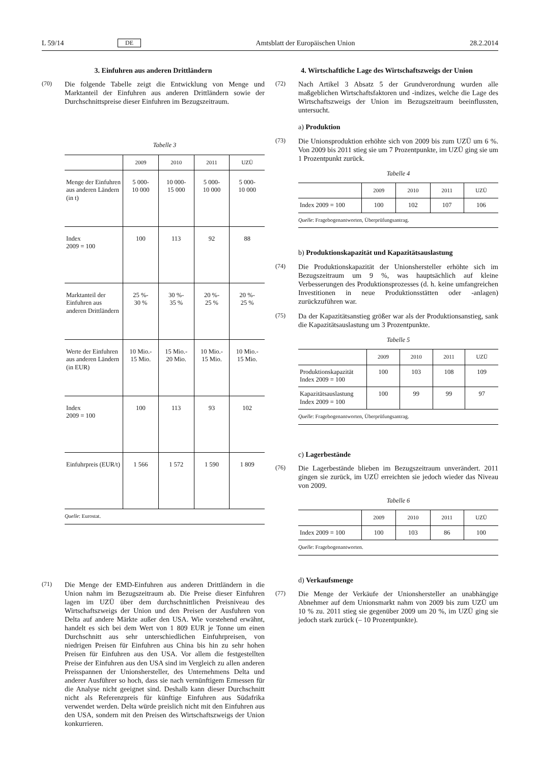L 59/14 DE Amtsblatt der Europäischen Union 28.2.2014
3. Einfuhren aus anderen Drittländern
(70) Die folgende Tabelle zeigt die Entwicklung von Menge und Marktanteil der Einfuhren aus anderen Drittländern sowie der Durchschnittspreise dieser Einfuhren im Bezugszeitraum.
Tabelle 3
| | 2009 | 2010 | 2011 | UZÜ |
| --- | --- | --- | --- | --- |
| Menge der Einfuhren aus anderen Ländern (in t) | 5 000- 10 000 | 10 000- 15 000 | 5 000- 10 000 | 5 000- 10 000 |
| Index 2009 = 100 | 100 | 113 | 92 | 88 |
| Marktanteil der Einfuhren aus anderen Drittländern | 25 %- 30 % | 30 %- 35 % | 20 %- 25 % | 20 %- 25 % |
| Werte der Einfuhren aus anderen Ländern (in EUR) | 10 Mio.- 15 Mio. | 15 Mio.- 20 Mio. | 10 Mio.- 15 Mio. | 10 Mio.- 15 Mio. |
| Index 2009 = 100 | 100 | 113 | 93 | 102 |
| Einfuhrpreis (EUR/t) | 1 566 | 1 572 | 1 590 | 1 809 |
| Quelle : Eurostat. | | | | |
(71) Die Menge der EMD-Einfuhren aus anderen Drittländern in die Union nahm im Bezugszeitraum ab. Die Preise dieser Einfuhren lagen im UZÜ über dem durchschnittlichen Preisniveau des Wirtschaftszweigs der Union und den Preisen der Ausfuhren von Delta auf andere Märkte außer den USA. Wie vorstehend erwähnt, handelt es sich bei dem Wert von 1 809 EUR je Tonne um einen Durchschnitt aus sehr unterschiedlichen Einfuhrpreisen, von niedrigen Preisen für Einfuhren aus China bis hin zu sehr hohen Preisen für Einfuhren aus den USA. Vor allem die festgestellten Preise der Einfuhren aus den USA sind im Vergleich zu allen anderen Preisspannen der Unionshersteller, des Unternehmens Delta und anderer Ausführer so hoch, dass sie nach vernünftigem Ermessen für die Analyse nicht geeignet sind. Deshalb kann dieser Durchschnitt nicht als Referenzpreis für künftige Einfuhren aus Südafrika verwendet werden. Delta würde preislich nicht mit den Einfuhren aus den USA, sondern mit den Preisen des Wirtschaftszweigs der Union konkurrieren.
4. Wirtschaftliche Lage des Wirtschaftszweigs der Union
(72) Nach Artikel 3 Absatz 5 der Grundverordnung wurden alle maßgeblichen Wirtschaftsfaktoren und -indizes, welche die Lage des Wirtschaftszweigs der Union im Bezugszeitraum beeinflussten, untersucht.
a) Produktion
(73) Die Unionsproduktion erhöhte sich von 2009 bis zum UZÜ um 6 %. Von 2009 bis 2011 stieg sie um 7 Prozentpunkte, im UZÜ ging sie um 1 Prozentpunkt zurück.
Tabelle 4
| | 2009 | 2010 | 2011 | UZÜ |
| --- | --- | --- | --- | --- |
| Index 2009 = 100 | 100 | 102 | 107 | 106 |
| Quelle : Fragebogenantworten, Überprüfungsantrag. | | | | |
b) Produktionskapazität und Kapazitätsauslastung
(74) Die Produktionskapazität der Unionshersteller erhöhte sich im Bezugszeitraum um 9 %, was hauptsächlich auf kleine Verbesserungen des Produktionsprozesses (d. h. keine umfangreichen Investitionen in neue Produktionsstätten oder -anlagen) zurückzuführen war.
(75) Da der Kapazitätsanstieg größer war als der Produktionsanstieg, sank die Kapazitätsauslastung um 3 Prozentpunkte.
Tabelle 5
| | 2009 | 2010 | 2011 | UZÜ |
| --- | --- | --- | --- | --- |
| Produktionskapazität Index 2009 = 100 | 100 | 103 | 108 | 109 |
| Kapazitätsauslastung Index 2009 = 100 | 100 | 99 | 99 | 97 |
| Quelle : Fragebogenantworten, Überprüfungsantrag. | | | | |
c) Lagerbestände
(76) Die Lagerbestände blieben im Bezugszeitraum unverändert. 2011 gingen sie zurück, im UZÜ erreichten sie jedoch wieder das Niveau von 2009.
Tabelle 6
| | 2009 | 2010 | 2011 | UZÜ |
| --- | --- | --- | --- | --- |
| Index 2009 = 100 | 100 | 103 | 86 | 100 |
| Quelle : Fragebogenantworten. | | | | |
d) Verkaufsmenge
(77) Die Menge der Verkäufe der Unionshersteller an unabhängige Abnehmer auf dem Unionsmarkt nahm von 2009 bis zum UZÜ um 10 % zu. 2011 stieg sie gegenüber 2009 um 20 %, im UZÜ ging sie jedoch stark zurück (– 10 Prozentpunkte).